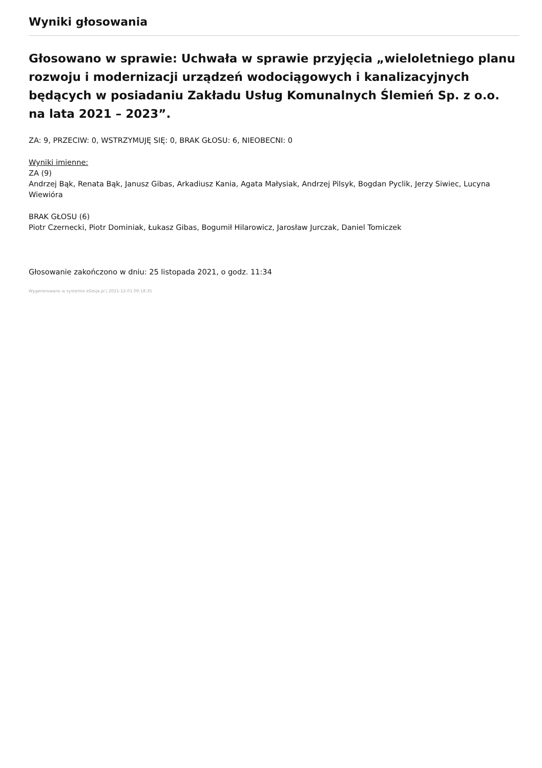Wyniki głosowania
Głosowano w sprawie: Uchwała w sprawie przyjęcia „wieloletniego planu rozwoju i modernizacji urządzeń wodociągowych i kanalizacyjnych będących w posiadaniu Zakładu Usług Komunalnych Ślemień Sp. z o.o. na lata 2021 – 2023”.
ZA: 9, PRZECIW: 0, WSTRZYMUJĘ SIĘ: 0, BRAK GŁOSU: 6, NIEOBECNI: 0
Wyniki imienne:
ZA (9)
Andrzej Bąk, Renata Bąk, Janusz Gibas, Arkadiusz Kania, Agata Małysiak, Andrzej Pilsyk, Bogdan Pyclik, Jerzy Siwiec, Lucyna Wiewióra
BRAK GŁOSU (6)
Piotr Czernecki, Piotr Dominiak, Łukasz Gibas, Bogumił Hilarowicz, Jarosław Jurczak, Daniel Tomiczek
Głosowanie zakończono w dniu: 25 listopada 2021, o godz. 11:34
Wygenerowano w systemie eSesja.pl | 2021-12-01 09:18:35